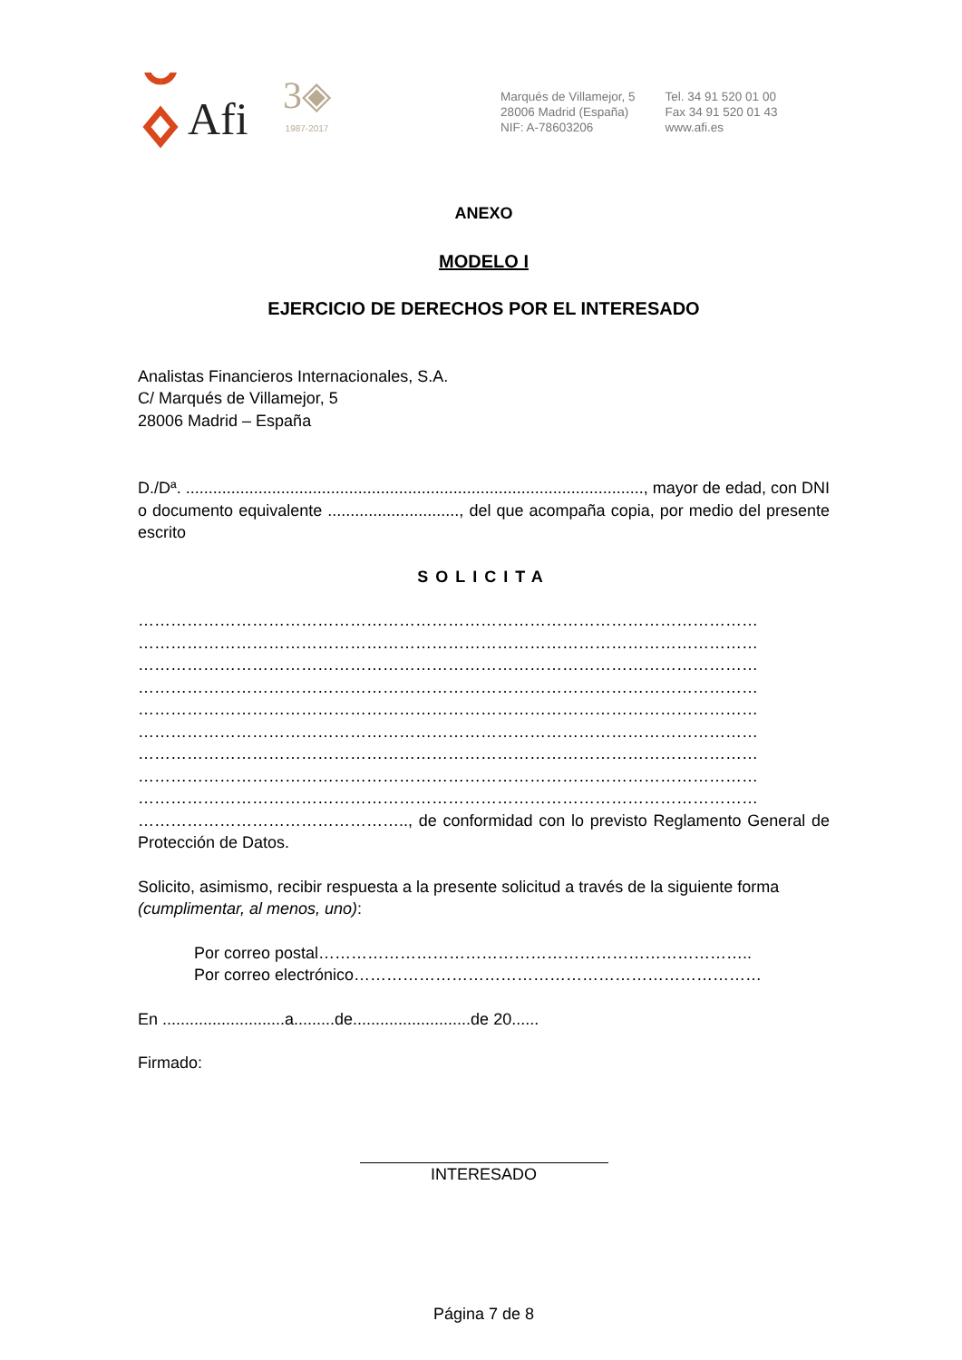Afi
3◈
1987-2017
Marqués de Villamejor, 5
28006 Madrid (España)
NIF: A-78603206
Tel. 34 91 520 01 00
Fax 34 91 520 01 43
www.afi.es
ANEXO
MODELO I
EJERCICIO DE DERECHOS POR EL INTERESADO
Analistas Financieros Internacionales, S.A.
C/ Marqués de Villamejor, 5
28006 Madrid – España
D./Dª. ....................................................................................................., mayor de edad, con DNI o documento equivalente ............................., del que acompaña copia, por medio del presente escrito
SOLICITA
……………………………………………………………………………………………………
……………………………………………………………………………………………………
……………………………………………………………………………………………………
……………………………………………………………………………………………………
……………………………………………………………………………………………………
……………………………………………………………………………………………………
……………………………………………………………………………………………………
……………………………………………………………………………………………………
……………………………………………………………………………………………………
………………………………………….., de conformidad con lo previsto Reglamento General de Protección de Datos.
Solicito, asimismo, recibir respuesta a la presente solicitud a través de la siguiente forma (cumplimentar, al menos, uno):
Por correo postal……………………………………………………………………..
Por correo electrónico…………………………………………………………………
En ...........................a.........de..........................de 20......
Firmado:
INTERESADO
Página 7 de 8